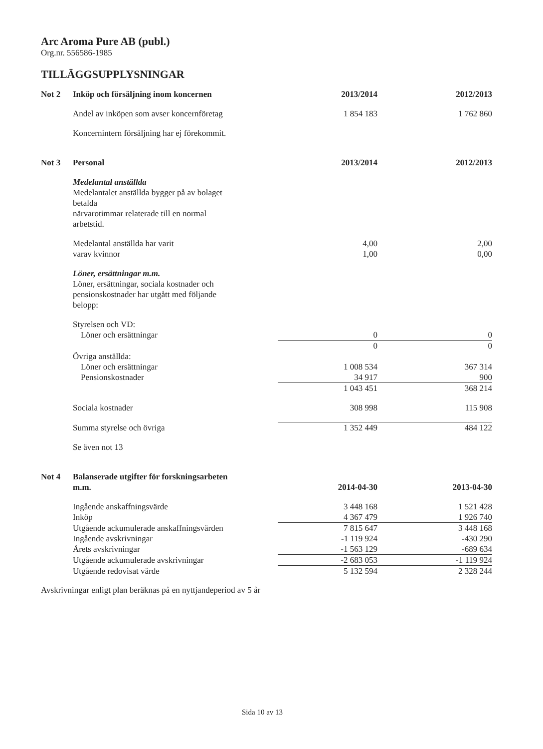Arc Aroma Pure AB (publ.)
Org.nr. 556586-1985
TILLÄGGSUPPLYSNINGAR
| Not 2 | Inköp och försäljning inom koncernen | 2013/2014 | 2012/2013 |
| | Andel av inköpen som avser koncernföretag | 1 854 183 | 1 762 860 |
| | Koncernintern försäljning har ej förekommit. | | |
| Not 3 | Personal | 2013/2014 | 2012/2013 |
| | Medelantal anställda Medelantalet anställda bygger på av bolaget betalda närvarotimmar relaterade till en normal arbetstid. | | |
| | Medelantal anställda har varit | 4,00 | 2,00 |
| | varav kvinnor | 1,00 | 0,00 |
| | Löner, ersättningar m.m. Löner, ersättningar, sociala kostnader och pensionskostnader har utgått med följande belopp: | | |
| | Styrelsen och VD: | | |
| | Löner och ersättningar | 0 | 0 |
| | | 0 | 0 |
| | Övriga anställda: | | |
| | Löner och ersättningar | 1 008 534 | 367 314 |
| | Pensionskostnader | 34 917 | 900 |
| | | 1 043 451 | 368 214 |
| | Sociala kostnader | 308 998 | 115 908 |
| | Summa styrelse och övriga | 1 352 449 | 484 122 |
| | Se även not 13 | | |
| Not 4 | Balanserade utgifter för forskningsarbeten m.m. | 2014-04-30 | 2013-04-30 |
| | Ingående anskaffningsvärde | 3 448 168 | 1 521 428 |
| | Inköp | 4 367 479 | 1 926 740 |
| | Utgående ackumulerade anskaffningsvärden | 7 815 647 | 3 448 168 |
| | Ingående avskrivningar | -1 119 924 | -430 290 |
| | Årets avskrivningar | -1 563 129 | -689 634 |
| | Utgående ackumulerade avskrivningar | -2 683 053 | -1 119 924 |
| | Utgående redovisat värde | 5 132 594 | 2 328 244 |
Avskrivningar enligt plan beräknas på en nyttjandeperiod av 5 år
Sida 10 av 13